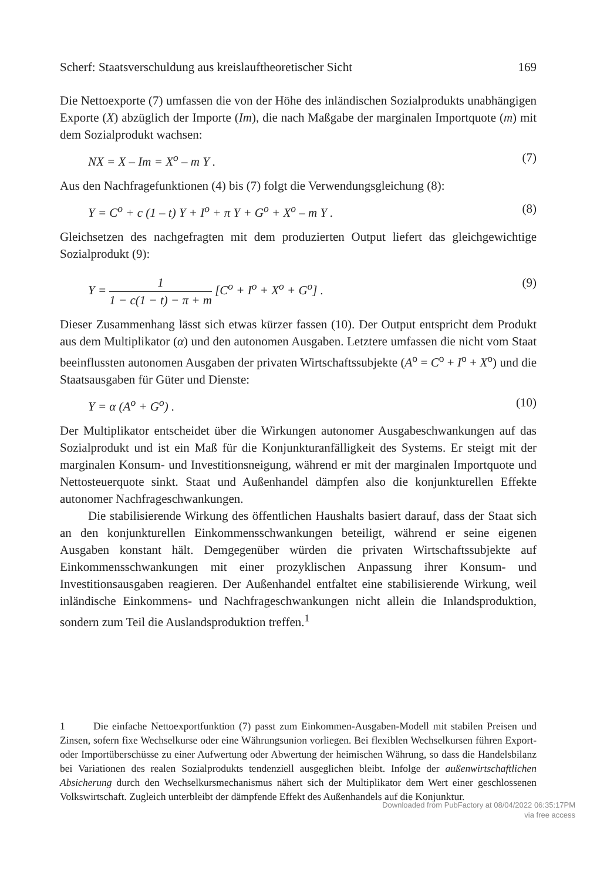Scherf: Staatsverschuldung aus kreislauftheoretischer Sicht 169
Die Nettoexporte (7) umfassen die von der Höhe des inländischen Sozialprodukts unabhängigen Exporte (X) abzüglich der Importe (Im), die nach Maßgabe der marginalen Importquote (m) mit dem Sozialprodukt wachsen:
NX = X – Im = X<sup>o</sup> – m Y . (7)
Aus den Nachfragefunktionen (4) bis (7) folgt die Verwendungsgleichung (8):
Y = C<sup>o</sup> + c (1 – t) Y + I<sup>o</sup> + π Y + G<sup>o</sup> + X<sup>o</sup> – m Y . (8)
Gleichsetzen des nachgefragten mit dem produzierten Output liefert das gleichgewichtige Sozialprodukt (9):
Y = 1 1 − c(1 − t) − π + m [C<sup>o</sup> + I<sup>o</sup> + X<sup>o</sup> + G<sup>o</sup>] . (9)
Dieser Zusammenhang lässt sich etwas kürzer fassen (10). Der Output entspricht dem Produkt aus dem Multiplikator (α) und den autonomen Ausgaben. Letztere umfassen die nicht vom Staat beeinflussten autonomen Ausgaben der privaten Wirtschaftssubjekte (A<sup>o</sup> = C<sup>o</sup> + I<sup>o</sup> + X<sup>o</sup>) und die Staatsausgaben für Güter und Dienste:
Y = α (A<sup>o</sup> + G<sup>o</sup>) . (10)
Der Multiplikator entscheidet über die Wirkungen autonomer Ausgabeschwankungen auf das Sozialprodukt und ist ein Maß für die Konjunkturanfälligkeit des Systems. Er steigt mit der marginalen Konsum- und Investitionsneigung, während er mit der marginalen Importquote und Nettosteuerquote sinkt. Staat und Außenhandel dämpfen also die konjunkturellen Effekte autonomer Nachfrageschwankungen.
Die stabilisierende Wirkung des öffentlichen Haushalts basiert darauf, dass der Staat sich an den konjunkturellen Einkommensschwankungen beteiligt, während er seine eigenen Ausgaben konstant hält. Demgegenüber würden die privaten Wirtschaftssubjekte auf Einkommensschwankungen mit einer prozyklischen Anpassung ihrer Konsum- und Investitionsausgaben reagieren. Der Außenhandel entfaltet eine stabilisierende Wirkung, weil inländische Einkommens- und Nachfrageschwankungen nicht allein die Inlandsproduktion, sondern zum Teil die Auslandsproduktion treffen.<sup>1</sup>
1 Die einfache Nettoexportfunktion (7) passt zum Einkommen-Ausgaben-Modell mit stabilen Preisen und Zinsen, sofern fixe Wechselkurse oder eine Währungsunion vorliegen. Bei flexiblen Wechselkursen führen Export- oder Importüberschüsse zu einer Aufwertung oder Abwertung der heimischen Währung, so dass die Handelsbilanz bei Variationen des realen Sozialprodukts tendenziell ausgeglichen bleibt. Infolge der außenwirtschaftlichen Absicherung durch den Wechselkursmechanismus nähert sich der Multiplikator dem Wert einer geschlossenen Volkswirtschaft. Zugleich unterbleibt der dämpfende Effekt des Außenhandels auf die Konjunktur.
Downloaded from PubFactory at 08/04/2022 06:35:17PM
via free access